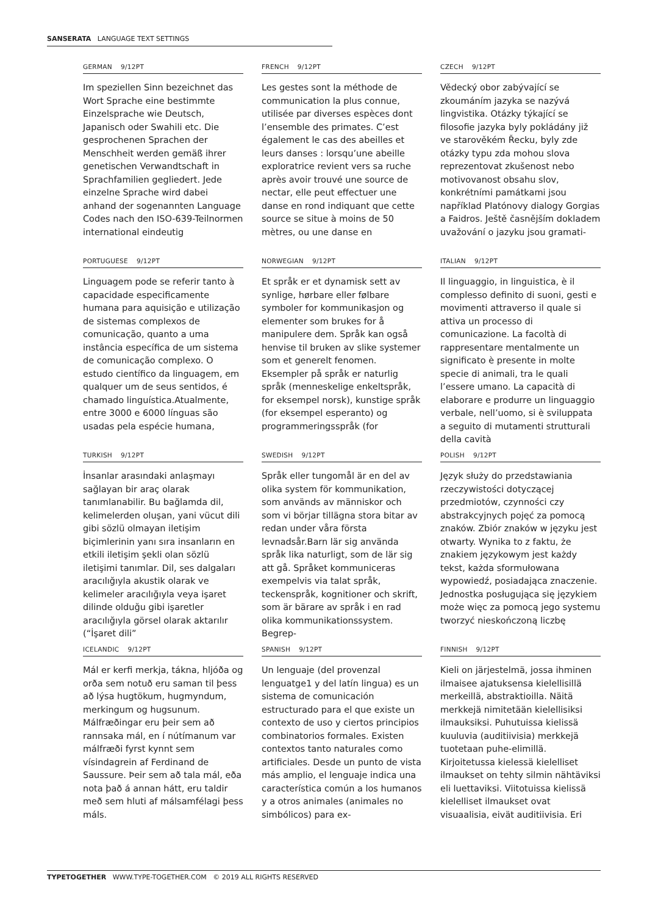SANSERATA LANGUAGE TEXT SETTINGS
GERMAN 9/12PT
Im speziellen Sinn bezeichnet das Wort Sprache eine bestimmte Einzelsprache wie Deutsch, Japanisch oder Swahili etc. Die gesprochenen Sprachen der Menschheit werden gemäß ihrer genetischen Verwandtschaft in Sprachfamilien gegliedert. Jede einzelne Sprache wird dabei anhand der sogenannten Language Codes nach den ISO-639-Teilnormen international eindeutig
FRENCH 9/12PT
Les gestes sont la méthode de communication la plus connue, utilisée par diverses espèces dont l’ensemble des primates. C’est également le cas des abeilles et leurs danses : lorsqu’une abeille exploratrice revient vers sa ruche après avoir trouvé une source de nectar, elle peut effectuer une danse en rond indiquant que cette source se situe à moins de 50 mètres, ou une danse en
CZECH 9/12PT
Vědecký obor zabývající se zkoumáním jazyka se nazývá lingvistika. Otázky týkající se filosofie jazyka byly pokládány již ve starověkém Řecku, byly zde otázky typu zda mohou slova reprezentovat zkušenost nebo motivovanost obsahu slov, konkrétními památkami jsou například Platónovy dialogy Gorgias a Faidros. Ještě časnějším dokladem uvažování o jazyku jsou gramati-
PORTUGUESE 9/12PT
Linguagem pode se referir tanto à capacidade especificamente humana para aquisição e utilização de sistemas complexos de comunicação, quanto a uma instância específica de um sistema de comunicação complexo. O estudo científico da linguagem, em qualquer um de seus sentidos, é chamado linguística.Atualmente, entre 3000 e 6000 línguas são usadas pela espécie humana,
NORWEGIAN 9/12PT
Et språk er et dynamisk sett av synlige, hørbare eller følbare symboler for kommunikasjon og elementer som brukes for å manipulere dem. Språk kan også henvise til bruken av slike systemer som et generelt fenomen. Eksempler på språk er naturlig språk (menneskelige enkeltspråk, for eksempel norsk), kunstige språk (for eksempel esperanto) og programmeringsspråk (for
ITALIAN 9/12PT
Il linguaggio, in linguistica, è il complesso definito di suoni, gesti e movimenti attraverso il quale si attiva un processo di comunicazione. La facoltà di rappresentare mentalmente un significato è presente in molte specie di animali, tra le quali l’essere umano. La capacità di elaborare e produrre un linguaggio verbale, nell’uomo, si è sviluppata a seguito di mutamenti strutturali della cavità
TURKISH 9/12PT
İnsanlar arasındaki anlaşmayı sağlayan bir araç olarak tanımlanabilir. Bu bağlamda dil, kelimelerden oluşan, yani vücut dili gibi sözlü olmayan iletişim biçimlerinin yanı sıra insanların en etkili iletişim şekli olan sözlü iletişimi tanımlar. Dil, ses dalgaları aracılığıyla akustik olarak ve kelimeler aracılığıyla veya işaret dilinde olduğu gibi işaretler aracılığıyla görsel olarak aktarılır (“İşaret dili”
SWEDISH 9/12PT
Språk eller tungomål är en del av olika system för kommunikation, som används av människor och som vi börjar tillägna stora bitar av redan under våra första levnadsår.Barn lär sig använda språk lika naturligt, som de lär sig att gå. Språket kommuniceras exempelvis via talat språk, teckenspråk, kognitioner och skrift, som är bärare av språk i en rad olika kommunikationssystem. Begrep-
POLISH 9/12PT
Język służy do przedstawiania rzeczywistości dotyczącej przedmiotów, czynności czy abstrakcyjnych pojęć za pomocą znaków. Zbiór znaków w języku jest otwarty. Wynika to z faktu, że znakiem językowym jest każdy tekst, każda sformułowana wypowiedź, posiadająca znaczenie. Jednostka posługująca się językiem może więc za pomocą jego systemu tworzyć nieskończoną liczbę
ICELANDIC 9/12PT
Mál er kerfi merkja, tákna, hljóða og orða sem notuð eru saman til þess að lýsa hugtökum, hugmyndum, merkingum og hugsunum. Málfræðingar eru þeir sem að rannsaka mál, en í nútímanum var málfræði fyrst kynnt sem vísindagrein af Ferdinand de Saussure. Þeir sem að tala mál, eða nota það á annan hátt, eru taldir með sem hluti af málsamfélagi þess máls.
SPANISH 9/12PT
Un lenguaje (del provenzal lenguatge1 y del latín lingua) es un sistema de comunicación estructurado para el que existe un contexto de uso y ciertos principios combinatorios formales. Existen contextos tanto naturales como artificiales. Desde un punto de vista más amplio, el lenguaje indica una característica común a los humanos y a otros animales (animales no simbólicos) para ex-
FINNISH 9/12PT
Kieli on järjestelmä, jossa ihminen ilmaisee ajatuksensa kielellisillä merkeillä, abstraktioilla. Näitä merkkejä nimitetään kielellisiksi ilmauksiksi. Puhutuissa kielissä kuuluvia (auditiivisia) merkkejä tuotetaan puhe-elimillä. Kirjoitetussa kielessä kielelliset ilmaukset on tehty silmin nähtäviksi eli luettaviksi. Viitotuissa kielissä kielelliset ilmaukset ovat visuaalisia, eivät auditiivisia. Eri
TYPETOGETHER WWW.TYPE-TOGETHER.COM © 2019 ALL RIGHTS RESERVED